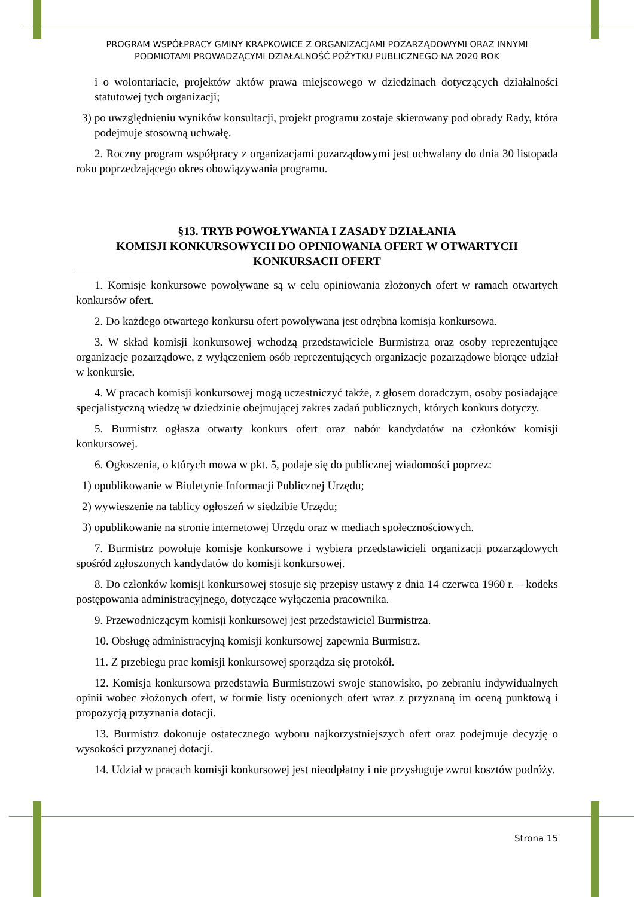PROGRAM WSPÓŁPRACY GMINY KRAPKOWICE Z ORGANIZACJAMI POZARZĄDOWYMI ORAZ INNYMI
PODMIOTAMI PROWADZĄCYMI DZIAŁALNOŚĆ POŻYTKU PUBLICZNEGO NA 2020 ROK
i o wolontariacie, projektów aktów prawa miejscowego w dziedzinach dotyczących działalności statutowej tych organizacji;
3) po uwzględnieniu wyników konsultacji, projekt programu zostaje skierowany pod obrady Rady, która podejmuje stosowną uchwałę.
2. Roczny program współpracy z organizacjami pozarządowymi jest uchwalany do dnia 30 listopada roku poprzedzającego okres obowiązywania programu.
§13. TRYB POWOŁYWANIA I ZASADY DZIAŁANIA
KOMISJI KONKURSOWYCH DO OPINIOWANIA OFERT W OTWARTYCH KONKURSACH OFERT
1. Komisje konkursowe powoływane są w celu opiniowania złożonych ofert w ramach otwartych konkursów ofert.
2. Do każdego otwartego konkursu ofert powoływana jest odrębna komisja konkursowa.
3. W skład komisji konkursowej wchodzą przedstawiciele Burmistrza oraz osoby reprezentujące organizacje pozarządowe, z wyłączeniem osób reprezentujących organizacje pozarządowe biorące udział w konkursie.
4. W pracach komisji konkursowej mogą uczestniczyć także, z głosem doradczym, osoby posiadające specjalistyczną wiedzę w dziedzinie obejmującej zakres zadań publicznych, których konkurs dotyczy.
5. Burmistrz ogłasza otwarty konkurs ofert oraz nabór kandydatów na członków komisji konkursowej.
6. Ogłoszenia, o których mowa w pkt. 5, podaje się do publicznej wiadomości poprzez:
1) opublikowanie w Biuletynie Informacji Publicznej Urzędu;
2) wywieszenie na tablicy ogłoszeń w siedzibie Urzędu;
3) opublikowanie na stronie internetowej Urzędu oraz w mediach społecznościowych.
7. Burmistrz powołuje komisje konkursowe i wybiera przedstawicieli organizacji pozarządowych spośród zgłoszonych kandydatów do komisji konkursowej.
8. Do członków komisji konkursowej stosuje się przepisy ustawy z dnia 14 czerwca 1960 r. – kodeks postępowania administracyjnego, dotyczące wyłączenia pracownika.
9. Przewodniczącym komisji konkursowej jest przedstawiciel Burmistrza.
10. Obsługę administracyjną komisji konkursowej zapewnia Burmistrz.
11. Z przebiegu prac komisji konkursowej sporządza się protokół.
12. Komisja konkursowa przedstawia Burmistrzowi swoje stanowisko, po zebraniu indywidualnych opinii wobec złożonych ofert, w formie listy ocenionych ofert wraz z przyznaną im oceną punktową i propozycją przyznania dotacji.
13. Burmistrz dokonuje ostatecznego wyboru najkorzystniejszych ofert oraz podejmuje decyzję o wysokości przyznanej dotacji.
14. Udział w pracach komisji konkursowej jest nieodpłatny i nie przysługuje zwrot kosztów podróży.
Strona 15